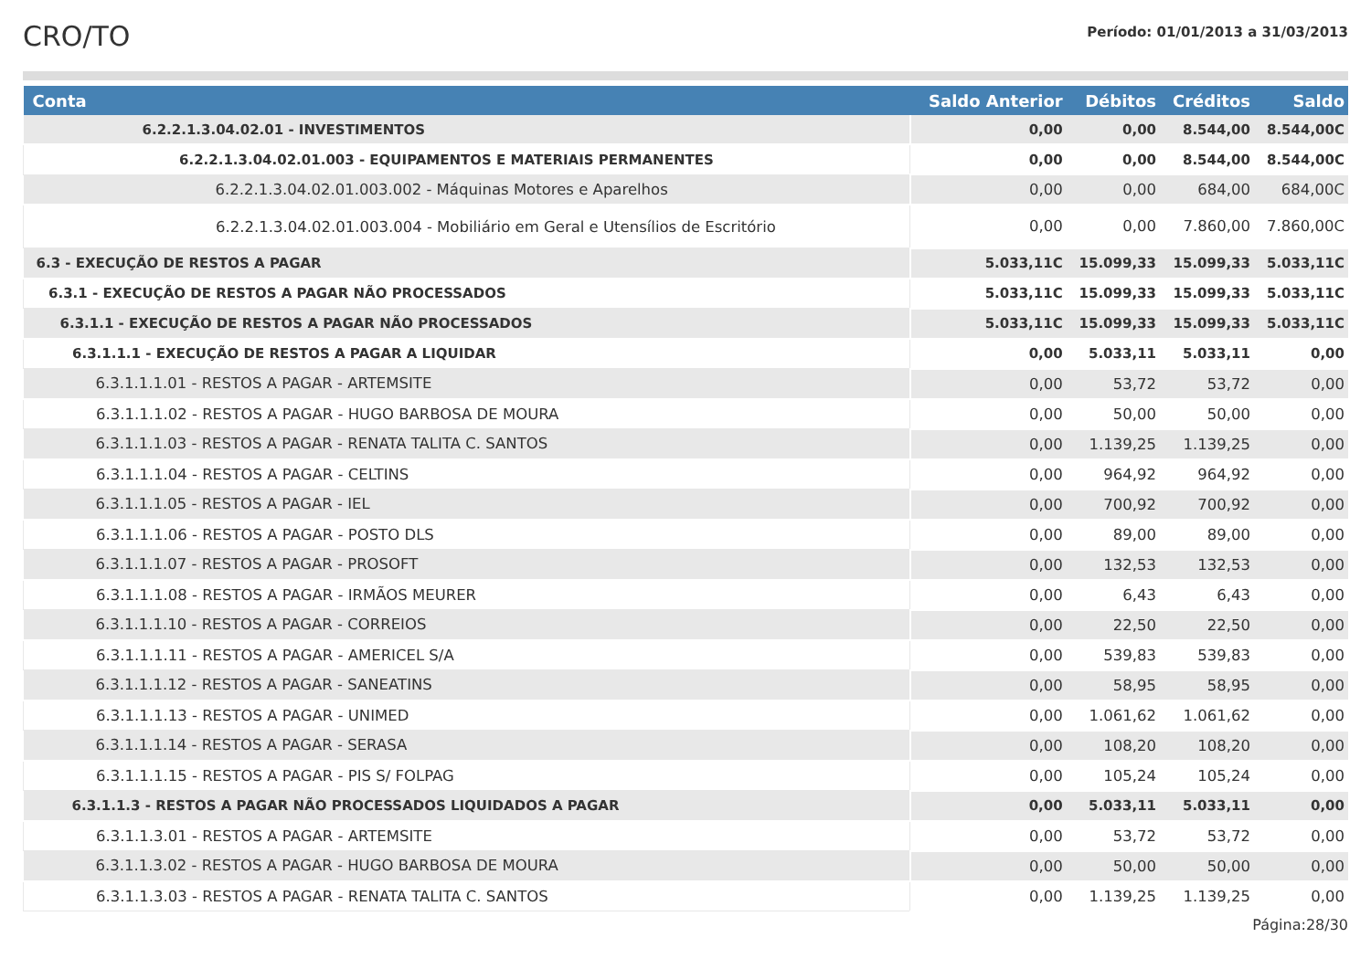CRO/TO
Período: 01/01/2013 a 31/03/2013
| Conta | Saldo Anterior | Débitos | Créditos | Saldo |
| --- | --- | --- | --- | --- |
| 6.2.2.1.3.04.02.01 - INVESTIMENTOS | 0,00 | 0,00 | 8.544,00 | 8.544,00C |
| 6.2.2.1.3.04.02.01.003 - EQUIPAMENTOS E MATERIAIS PERMANENTES | 0,00 | 0,00 | 8.544,00 | 8.544,00C |
| 6.2.2.1.3.04.02.01.003.002 - Máquinas Motores e Aparelhos | 0,00 | 0,00 | 684,00 | 684,00C |
| 6.2.2.1.3.04.02.01.003.004 - Mobiliário em Geral e Utensílios de Escritório | 0,00 | 0,00 | 7.860,00 | 7.860,00C |
| 6.3 - EXECUÇÃO DE RESTOS A PAGAR | 5.033,11C | 15.099,33 | 15.099,33 | 5.033,11C |
| 6.3.1 - EXECUÇÃO DE RESTOS A PAGAR NÃO PROCESSADOS | 5.033,11C | 15.099,33 | 15.099,33 | 5.033,11C |
| 6.3.1.1 - EXECUÇÃO DE RESTOS A PAGAR NÃO PROCESSADOS | 5.033,11C | 15.099,33 | 15.099,33 | 5.033,11C |
| 6.3.1.1.1 - EXECUÇÃO DE RESTOS A PAGAR A LIQUIDAR | 0,00 | 5.033,11 | 5.033,11 | 0,00 |
| 6.3.1.1.1.01 - RESTOS A PAGAR - ARTEMSITE | 0,00 | 53,72 | 53,72 | 0,00 |
| 6.3.1.1.1.02 - RESTOS A PAGAR - HUGO BARBOSA DE MOURA | 0,00 | 50,00 | 50,00 | 0,00 |
| 6.3.1.1.1.03 - RESTOS A PAGAR - RENATA TALITA C. SANTOS | 0,00 | 1.139,25 | 1.139,25 | 0,00 |
| 6.3.1.1.1.04 - RESTOS A PAGAR - CELTINS | 0,00 | 964,92 | 964,92 | 0,00 |
| 6.3.1.1.1.05 - RESTOS A PAGAR - IEL | 0,00 | 700,92 | 700,92 | 0,00 |
| 6.3.1.1.1.06 - RESTOS A PAGAR - POSTO DLS | 0,00 | 89,00 | 89,00 | 0,00 |
| 6.3.1.1.1.07 - RESTOS A PAGAR - PROSOFT | 0,00 | 132,53 | 132,53 | 0,00 |
| 6.3.1.1.1.08 - RESTOS A PAGAR - IRMÃOS MEURER | 0,00 | 6,43 | 6,43 | 0,00 |
| 6.3.1.1.1.10 - RESTOS A PAGAR - CORREIOS | 0,00 | 22,50 | 22,50 | 0,00 |
| 6.3.1.1.1.11 - RESTOS A PAGAR - AMERICEL S/A | 0,00 | 539,83 | 539,83 | 0,00 |
| 6.3.1.1.1.12 - RESTOS A PAGAR - SANEATINS | 0,00 | 58,95 | 58,95 | 0,00 |
| 6.3.1.1.1.13 - RESTOS A PAGAR - UNIMED | 0,00 | 1.061,62 | 1.061,62 | 0,00 |
| 6.3.1.1.1.14 - RESTOS A PAGAR - SERASA | 0,00 | 108,20 | 108,20 | 0,00 |
| 6.3.1.1.1.15 - RESTOS A PAGAR - PIS S/ FOLPAG | 0,00 | 105,24 | 105,24 | 0,00 |
| 6.3.1.1.3 - RESTOS A PAGAR NÃO PROCESSADOS LIQUIDADOS A PAGAR | 0,00 | 5.033,11 | 5.033,11 | 0,00 |
| 6.3.1.1.3.01 - RESTOS A PAGAR - ARTEMSITE | 0,00 | 53,72 | 53,72 | 0,00 |
| 6.3.1.1.3.02 - RESTOS A PAGAR - HUGO BARBOSA DE MOURA | 0,00 | 50,00 | 50,00 | 0,00 |
| 6.3.1.1.3.03 - RESTOS A PAGAR - RENATA TALITA C. SANTOS | 0,00 | 1.139,25 | 1.139,25 | 0,00 |
Página:28/30